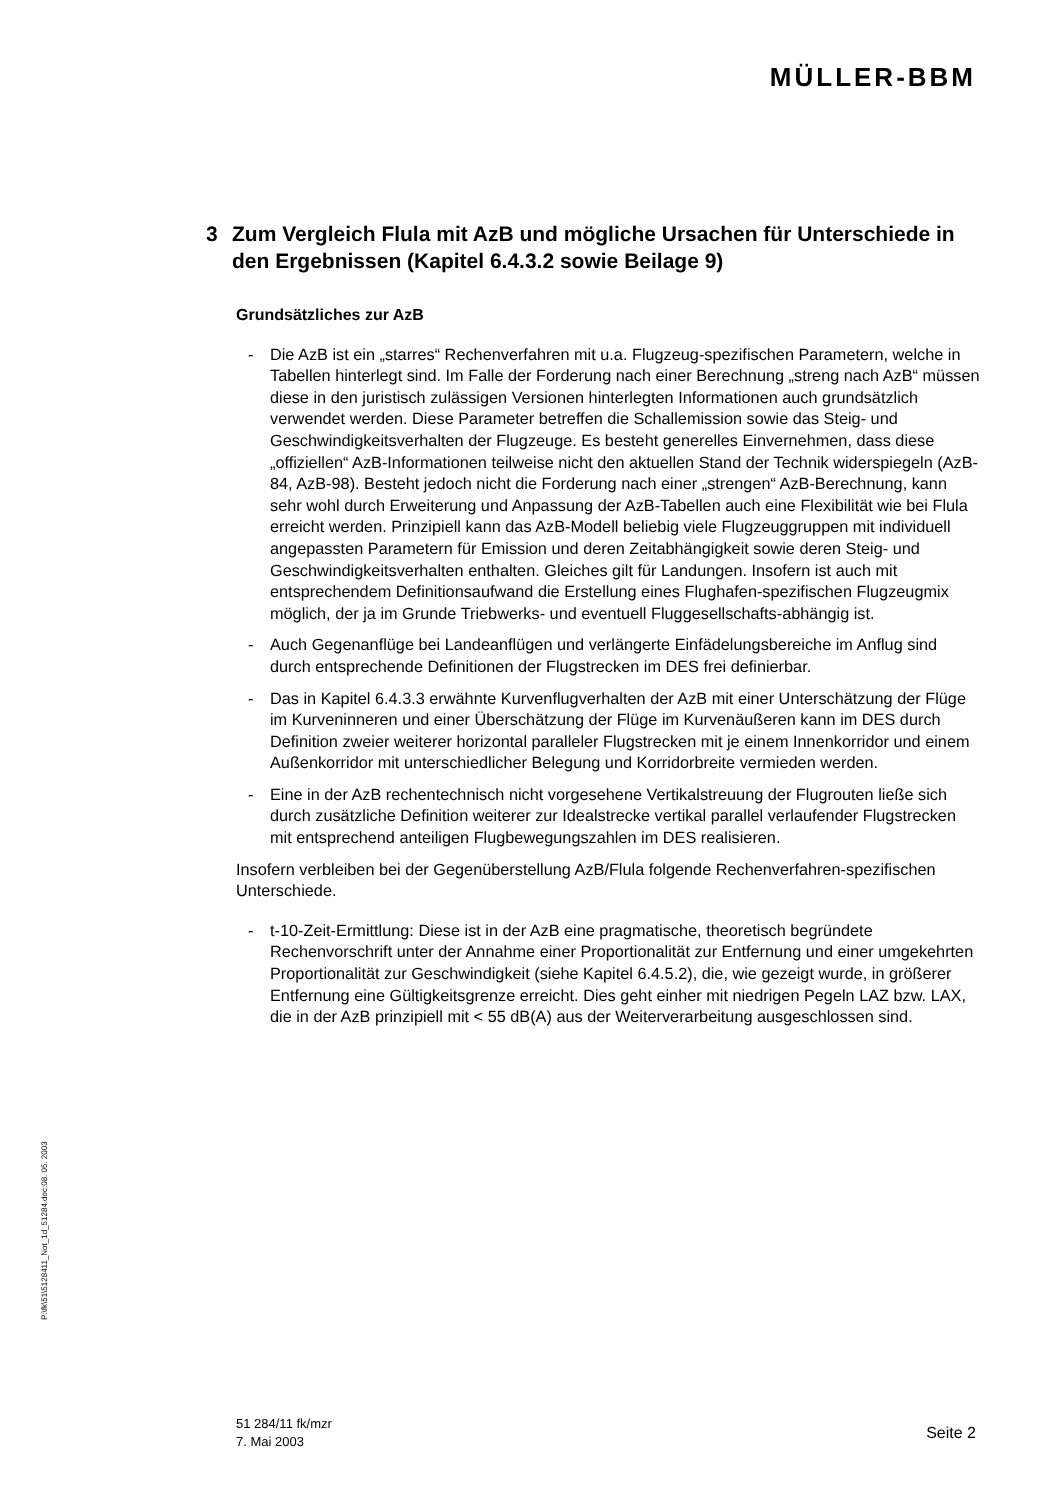MÜLLER-BBM
3 Zum Vergleich Flula mit AzB und mögliche Ursachen für Unterschiede in den Ergebnissen (Kapitel 6.4.3.2 sowie Beilage 9)
Grundsätzliches zur AzB
- Die AzB ist ein „starres“ Rechenverfahren mit u.a. Flugzeug-spezifischen Parametern, welche in Tabellen hinterlegt sind. Im Falle der Forderung nach einer Berechnung „streng nach AzB“ müssen diese in den juristisch zulässigen Versionen hinterlegten Informationen auch grundsätzlich verwendet werden. Diese Parameter betreffen die Schallemission sowie das Steig- und Geschwindigkeitsverhalten der Flugzeuge. Es besteht generelles Einvernehmen, dass diese „offiziellen“ AzB-Informationen teilweise nicht den aktuellen Stand der Technik widerspiegeln (AzB-84, AzB-98). Besteht jedoch nicht die Forderung nach einer „strengen“ AzB-Berechnung, kann sehr wohl durch Erweiterung und Anpassung der AzB-Tabellen auch eine Flexibilität wie bei Flula erreicht werden. Prinzipiell kann das AzB-Modell beliebig viele Flugzeuggruppen mit individuell angepassten Parametern für Emission und deren Zeitabhängigkeit sowie deren Steig- und Geschwindigkeitsverhalten enthalten. Gleiches gilt für Landungen. Insofern ist auch mit entsprechendem Definitionsaufwand die Erstellung eines Flughafen-spezifischen Flugzeugmix möglich, der ja im Grunde Triebwerks- und eventuell Fluggesellschafts-abhängig ist.
- Auch Gegenanflüge bei Landeanflügen und verlängerte Einfädelungsbereiche im Anflug sind durch entsprechende Definitionen der Flugstrecken im DES frei definierbar.
- Das in Kapitel 6.4.3.3 erwähnte Kurvenflugverhalten der AzB mit einer Unterschätzung der Flüge im Kurveninneren und einer Überschätzung der Flüge im Kurvenäußeren kann im DES durch Definition zweier weiterer horizontal paralleler Flugstrecken mit je einem Innenkorridor und einem Außenkorridor mit unterschiedlicher Belegung und Korridorbreite vermieden werden.
- Eine in der AzB rechentechnisch nicht vorgesehene Vertikalstreuung der Flugrouten ließe sich durch zusätzliche Definition weiterer zur Idealstrecke vertikal parallel verlaufender Flugstrecken mit entsprechend anteiligen Flugbewegungszahlen im DES realisieren.
Insofern verbleiben bei der Gegenüberstellung AzB/Flula folgende Rechenverfahren-spezifischen Unterschiede.
- t-10-Zeit-Ermittlung: Diese ist in der AzB eine pragmatische, theoretisch begründete Rechenvorschrift unter der Annahme einer Proportionalität zur Entfernung und einer umgekehrten Proportionalität zur Geschwindigkeit (siehe Kapitel 6.4.5.2), die, wie gezeigt wurde, in größerer Entfernung eine Gültigkeitsgrenze erreicht. Dies geht einher mit niedrigen Pegeln LAZ bzw. LAX, die in der AzB prinzipiell mit < 55 dB(A) aus der Weiterverarbeitung ausgeschlossen sind.
P:\fk\51\5128411_Not_1d_51284.doc:08. 05. 2003
51 284/11 fk/mzr
7. Mai 2003
Seite 2